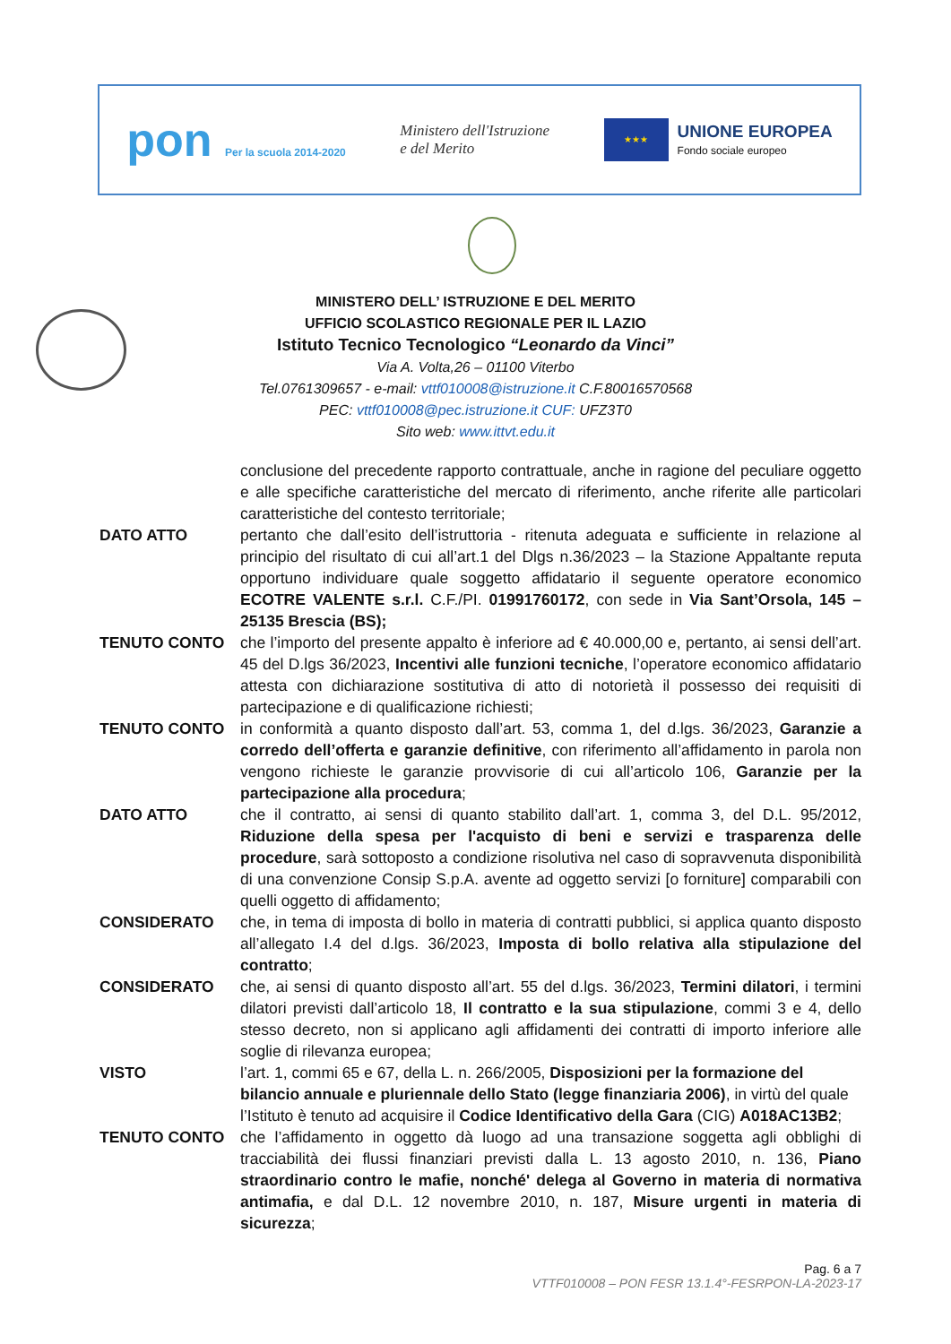pon Per la scuola 2014-2020
Ministero dell'Istruzione
e del Merito
★★★
UNIONE EUROPEA
Fondo sociale europeo
MINISTERO DELL’ ISTRUZIONE E DEL MERITO
UFFICIO SCOLASTICO REGIONALE PER IL LAZIO
Istituto Tecnico Tecnologico “Leonardo da Vinci”
Via A. Volta,26 – 01100 Viterbo
Tel.0761309657 - e-mail: vttf010008@istruzione.it C.F.80016570568
PEC: vttf010008@pec.istruzione.it CUF: UFZ3T0
Sito web: www.ittvt.edu.it
conclusione del precedente rapporto contrattuale, anche in ragione del peculiare oggetto e alle specifiche caratteristiche del mercato di riferimento, anche riferite alle particolari caratteristiche del contesto territoriale;
DATO ATTO pertanto che dall’esito dell’istruttoria - ritenuta adeguata e sufficiente in relazione al principio del risultato di cui all’art.1 del Dlgs n.36/2023 – la Stazione Appaltante reputa opportuno individuare quale soggetto affidatario il seguente operatore economico ECOTRE VALENTE s.r.l. C.F./PI. 01991760172, con sede in Via Sant’Orsola, 145 – 25135 Brescia (BS);
TENUTO CONTO che l’importo del presente appalto è inferiore ad € 40.000,00 e, pertanto, ai sensi dell’art. 45 del D.lgs 36/2023, Incentivi alle funzioni tecniche, l’operatore economico affidatario attesta con dichiarazione sostitutiva di atto di notorietà il possesso dei requisiti di partecipazione e di qualificazione richiesti;
TENUTO CONTO in conformità a quanto disposto dall’art. 53, comma 1, del d.lgs. 36/2023, Garanzie a corredo dell’offerta e garanzie definitive, con riferimento all’affidamento in parola non vengono richieste le garanzie provvisorie di cui all’articolo 106, Garanzie per la partecipazione alla procedura;
DATO ATTO che il contratto, ai sensi di quanto stabilito dall’art. 1, comma 3, del D.L. 95/2012, Riduzione della spesa per l'acquisto di beni e servizi e trasparenza delle procedure, sarà sottoposto a condizione risolutiva nel caso di sopravvenuta disponibilità di una convenzione Consip S.p.A. avente ad oggetto servizi [o forniture] comparabili con quelli oggetto di affidamento;
CONSIDERATO che, in tema di imposta di bollo in materia di contratti pubblici, si applica quanto disposto all’allegato I.4 del d.lgs. 36/2023, Imposta di bollo relativa alla stipulazione del contratto;
CONSIDERATO che, ai sensi di quanto disposto all’art. 55 del d.lgs. 36/2023, Termini dilatori, i termini dilatori previsti dall’articolo 18, Il contratto e la sua stipulazione, commi 3 e 4, dello stesso decreto, non si applicano agli affidamenti dei contratti di importo inferiore alle soglie di rilevanza europea;
VISTO l’art. 1, commi 65 e 67, della L. n. 266/2005, Disposizioni per la formazione del bilancio annuale e pluriennale dello Stato (legge finanziaria 2006), in virtù del quale l’Istituto è tenuto ad acquisire il Codice Identificativo della Gara (CIG) A018AC13B2;
TENUTO CONTO che l’affidamento in oggetto dà luogo ad una transazione soggetta agli obblighi di tracciabilità dei flussi finanziari previsti dalla L. 13 agosto 2010, n. 136, Piano straordinario contro le mafie, nonché' delega al Governo in materia di normativa antimafia, e dal D.L. 12 novembre 2010, n. 187, Misure urgenti in materia di sicurezza;
Pag. 6 a 7
VTTF010008 – PON FESR 13.1.4°-FESRPON-LA-2023-17